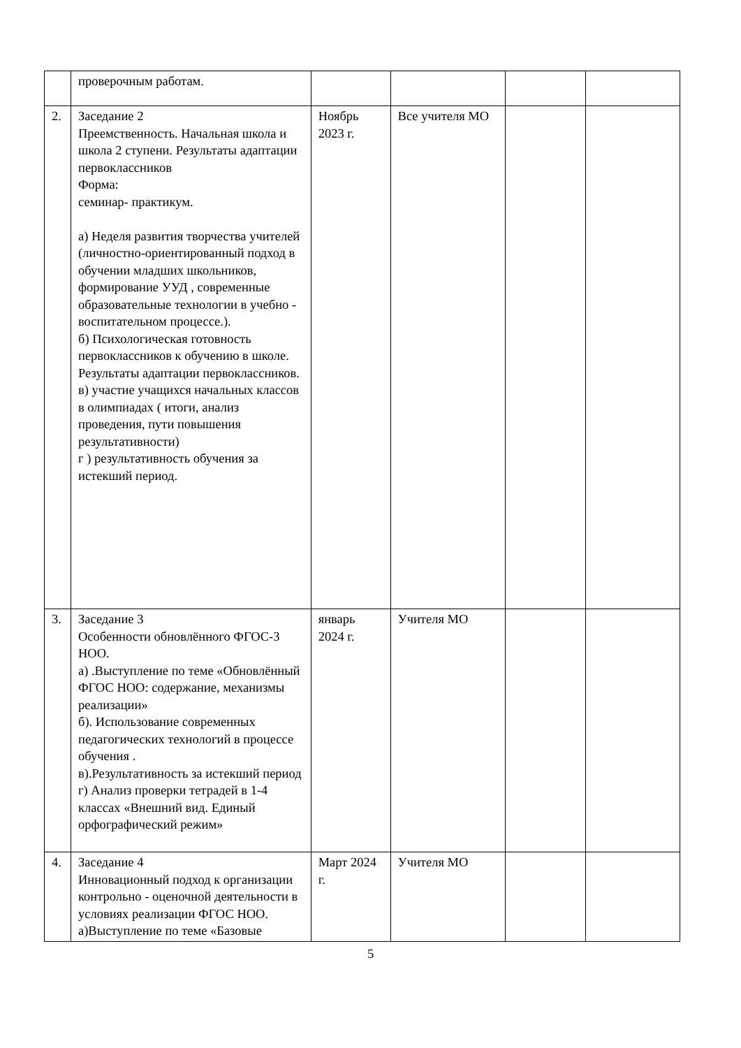| | проверочным работам. | | | | |
| 2. | Заседание 2 Преемственность. Начальная школа и школа 2 ступени. Результаты адаптации первоклассников Форма: семинар- практикум. а) Неделя развития творчества учителей (личностно-ориентированный подход в обучении младших школьников, формирование УУД , современные образовательные технологии в учебно - воспитательном процессе.). б) Психологическая готовность первоклассников к обучению в школе. Результаты адаптации первоклассников. в) участие учащихся начальных классов в олимпиадах ( итоги, анализ проведения, пути повышения результативности) г ) результативность обучения за истекший период. | Ноябрь 2023 г. | Все учителя МО | | |
| 3. | Заседание 3 Особенности обновлённого ФГОС-3 НОО. а) .Выступление по теме «Обновлённый ФГОС НОО: содержание, механизмы реализации» б). Использование современных педагогических технологий в процессе обучения . в).Результативность за истекший период г) Анализ проверки тетрадей в 1-4 классах «Внешний вид. Единый орфографический режим» | январь 2024 г. | Учителя МО | | |
| 4. | Заседание 4 Инновационный подход к организации контрольно - оценочной деятельности в условиях реализации ФГОС НОО. а)Выступление по теме «Базовые | Март 2024 г. | Учителя МО | | |
5